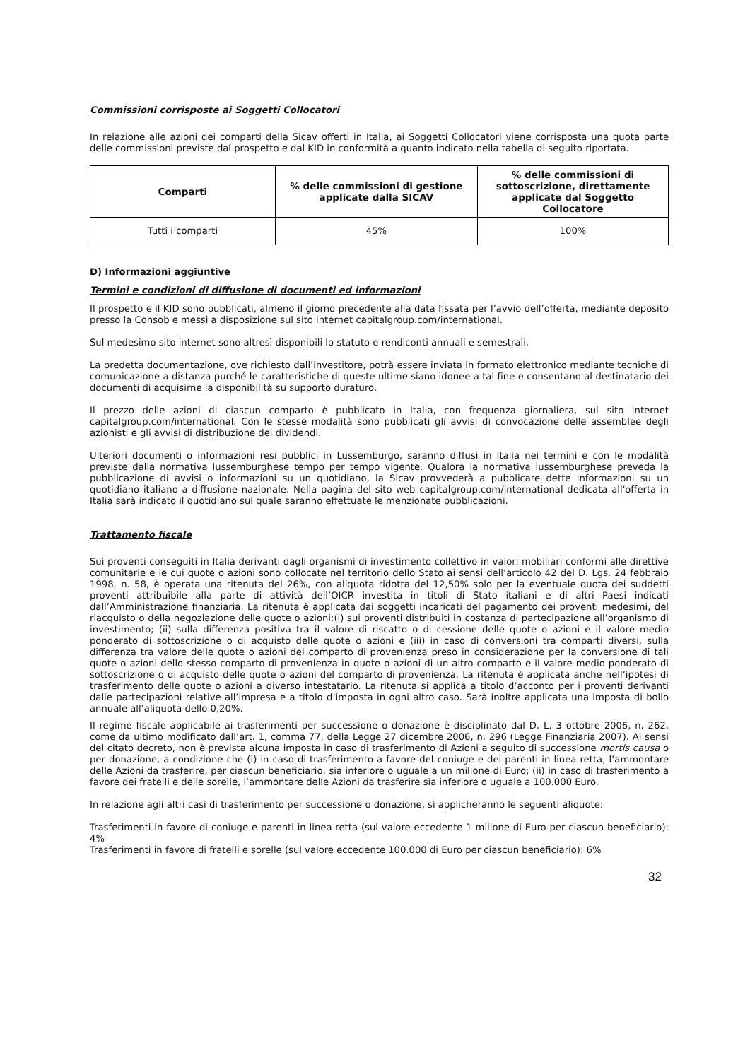Commissioni corrisposte ai Soggetti Collocatori
In relazione alle azioni dei comparti della Sicav offerti in Italia, ai Soggetti Collocatori viene corrisposta una quota parte delle commissioni previste dal prospetto e dal KID in conformità a quanto indicato nella tabella di seguito riportata.
| Comparti | % delle commissioni di gestione applicate dalla SICAV | % delle commissioni di sottoscrizione, direttamente applicate dal Soggetto Collocatore |
| --- | --- | --- |
| Tutti i comparti | 45% | 100% |
D) Informazioni aggiuntive
Termini e condizioni di diffusione di documenti ed informazioni
Il prospetto e il KID sono pubblicati, almeno il giorno precedente alla data fissata per l’avvio dell’offerta, mediante deposito presso la Consob e messi a disposizione sul sito internet capitalgroup.com/international.
Sul medesimo sito internet sono altresì disponibili lo statuto e rendiconti annuali e semestrali.
La predetta documentazione, ove richiesto dall’investitore, potrà essere inviata in formato elettronico mediante tecniche di comunicazione a distanza purché le caratteristiche di queste ultime siano idonee a tal fine e consentano al destinatario dei documenti di acquisirne la disponibilità su supporto duraturo.
Il prezzo delle azioni di ciascun comparto è pubblicato in Italia, con frequenza giornaliera, sul sito internet capitalgroup.com/international. Con le stesse modalità sono pubblicati gli avvisi di convocazione delle assemblee degli azionisti e gli avvisi di distribuzione dei dividendi.
Ulteriori documenti o informazioni resi pubblici in Lussemburgo, saranno diffusi in Italia nei termini e con le modalità previste dalla normativa lussemburghese tempo per tempo vigente. Qualora la normativa lussemburghese preveda la pubblicazione di avvisi o informazioni su un quotidiano, la Sicav provvederà a pubblicare dette informazioni su un quotidiano italiano a diffusione nazionale. Nella pagina del sito web capitalgroup.com/international dedicata all'offerta in Italia sarà indicato il quotidiano sul quale saranno effettuate le menzionate pubblicazioni.
Trattamento fiscale
Sui proventi conseguiti in Italia derivanti dagli organismi di investimento collettivo in valori mobiliari conformi alle direttive comunitarie e le cui quote o azioni sono collocate nel territorio dello Stato ai sensi dell’articolo 42 del D. Lgs. 24 febbraio 1998, n. 58, è operata una ritenuta del 26%, con aliquota ridotta del 12,50% solo per la eventuale quota dei suddetti proventi attribuibile alla parte di attività dell’OICR investita in titoli di Stato italiani e di altri Paesi indicati dall’Amministrazione finanziaria. La ritenuta è applicata dai soggetti incaricati del pagamento dei proventi medesimi, del riacquisto o della negoziazione delle quote o azioni:(i) sui proventi distribuiti in costanza di partecipazione all’organismo di investimento; (ii) sulla differenza positiva tra il valore di riscatto o di cessione delle quote o azioni e il valore medio ponderato di sottoscrizione o di acquisto delle quote o azioni e (iii) in caso di conversioni tra comparti diversi, sulla differenza tra valore delle quote o azioni del comparto di provenienza preso in considerazione per la conversione di tali quote o azioni dello stesso comparto di provenienza in quote o azioni di un altro comparto e il valore medio ponderato di sottoscrizione o di acquisto delle quote o azioni del comparto di provenienza. La ritenuta è applicata anche nell’ipotesi di trasferimento delle quote o azioni a diverso intestatario. La ritenuta si applica a titolo d’acconto per i proventi derivanti dalle partecipazioni relative all’impresa e a titolo d’imposta in ogni altro caso. Sarà inoltre applicata una imposta di bollo annuale all’aliquota dello 0,20%.
Il regime fiscale applicabile ai trasferimenti per successione o donazione è disciplinato dal D. L. 3 ottobre 2006, n. 262, come da ultimo modificato dall’art. 1, comma 77, della Legge 27 dicembre 2006, n. 296 (Legge Finanziaria 2007). Ai sensi del citato decreto, non è prevista alcuna imposta in caso di trasferimento di Azioni a seguito di successione mortis causa o per donazione, a condizione che (i) in caso di trasferimento a favore del coniuge e dei parenti in linea retta, l’ammontare delle Azioni da trasferire, per ciascun beneficiario, sia inferiore o uguale a un milione di Euro; (ii) in caso di trasferimento a favore dei fratelli e delle sorelle, l’ammontare delle Azioni da trasferire sia inferiore o uguale a 100.000 Euro.
In relazione agli altri casi di trasferimento per successione o donazione, si applicheranno le seguenti aliquote:
Trasferimenti in favore di coniuge e parenti in linea retta (sul valore eccedente 1 milione di Euro per ciascun beneficiario): 4%
Trasferimenti in favore di fratelli e sorelle (sul valore eccedente 100.000 di Euro per ciascun beneficiario): 6%
32